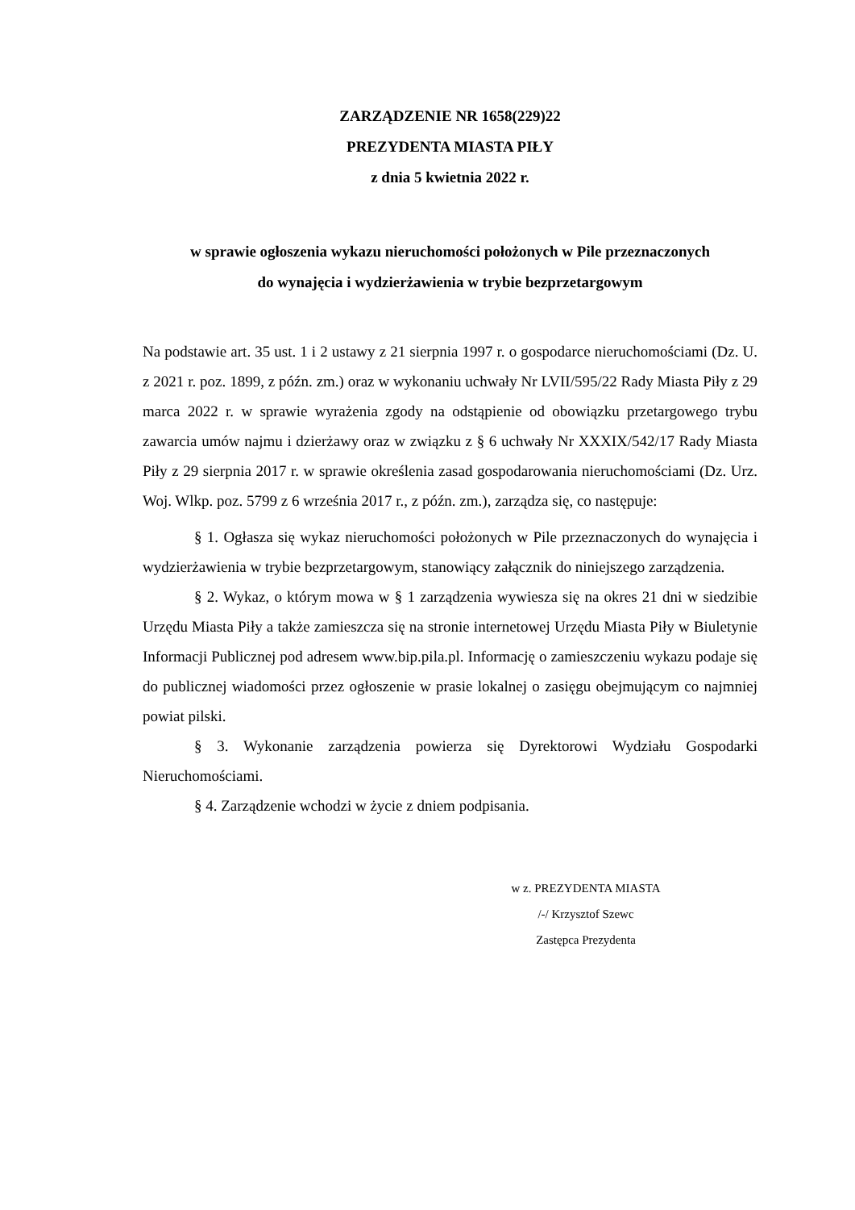ZARZĄDZENIE NR 1658(229)22
PREZYDENTA MIASTA PIŁY
z dnia 5 kwietnia 2022 r.
w sprawie ogłoszenia wykazu nieruchomości położonych w Pile przeznaczonych
do wynajęcia i wydzierżawienia w trybie bezprzetargowym
Na podstawie art. 35 ust. 1 i 2 ustawy z 21 sierpnia 1997 r. o gospodarce nieruchomościami (Dz. U. z 2021 r. poz. 1899, z późn. zm.) oraz w wykonaniu uchwały Nr LVII/595/22 Rady Miasta Piły z 29 marca 2022 r. w sprawie wyrażenia zgody na odstąpienie od obowiązku przetargowego trybu zawarcia umów najmu i dzierżawy oraz w związku z § 6 uchwały Nr XXXIX/542/17 Rady Miasta Piły z 29 sierpnia 2017 r. w sprawie określenia zasad gospodarowania nieruchomościami (Dz. Urz. Woj. Wlkp. poz. 5799 z 6 września 2017 r., z późn. zm.), zarządza się, co następuje:
§ 1. Ogłasza się wykaz nieruchomości położonych w Pile przeznaczonych do wynajęcia i wydzierżawienia w trybie bezprzetargowym, stanowiący załącznik do niniejszego zarządzenia.
§ 2. Wykaz, o którym mowa w § 1 zarządzenia wywiesza się na okres 21 dni w siedzibie Urzędu Miasta Piły a także zamieszcza się na stronie internetowej Urzędu Miasta Piły w Biuletynie Informacji Publicznej pod adresem www.bip.pila.pl. Informację o zamieszczeniu wykazu podaje się do publicznej wiadomości przez ogłoszenie w prasie lokalnej o zasięgu obejmującym co najmniej powiat pilski.
§ 3. Wykonanie zarządzenia powierza się Dyrektorowi Wydziału Gospodarki Nieruchomościami.
§ 4. Zarządzenie wchodzi w życie z dniem podpisania.
w z. PREZYDENTA MIASTA
/-/ Krzysztof Szewc
Zastępca Prezydenta